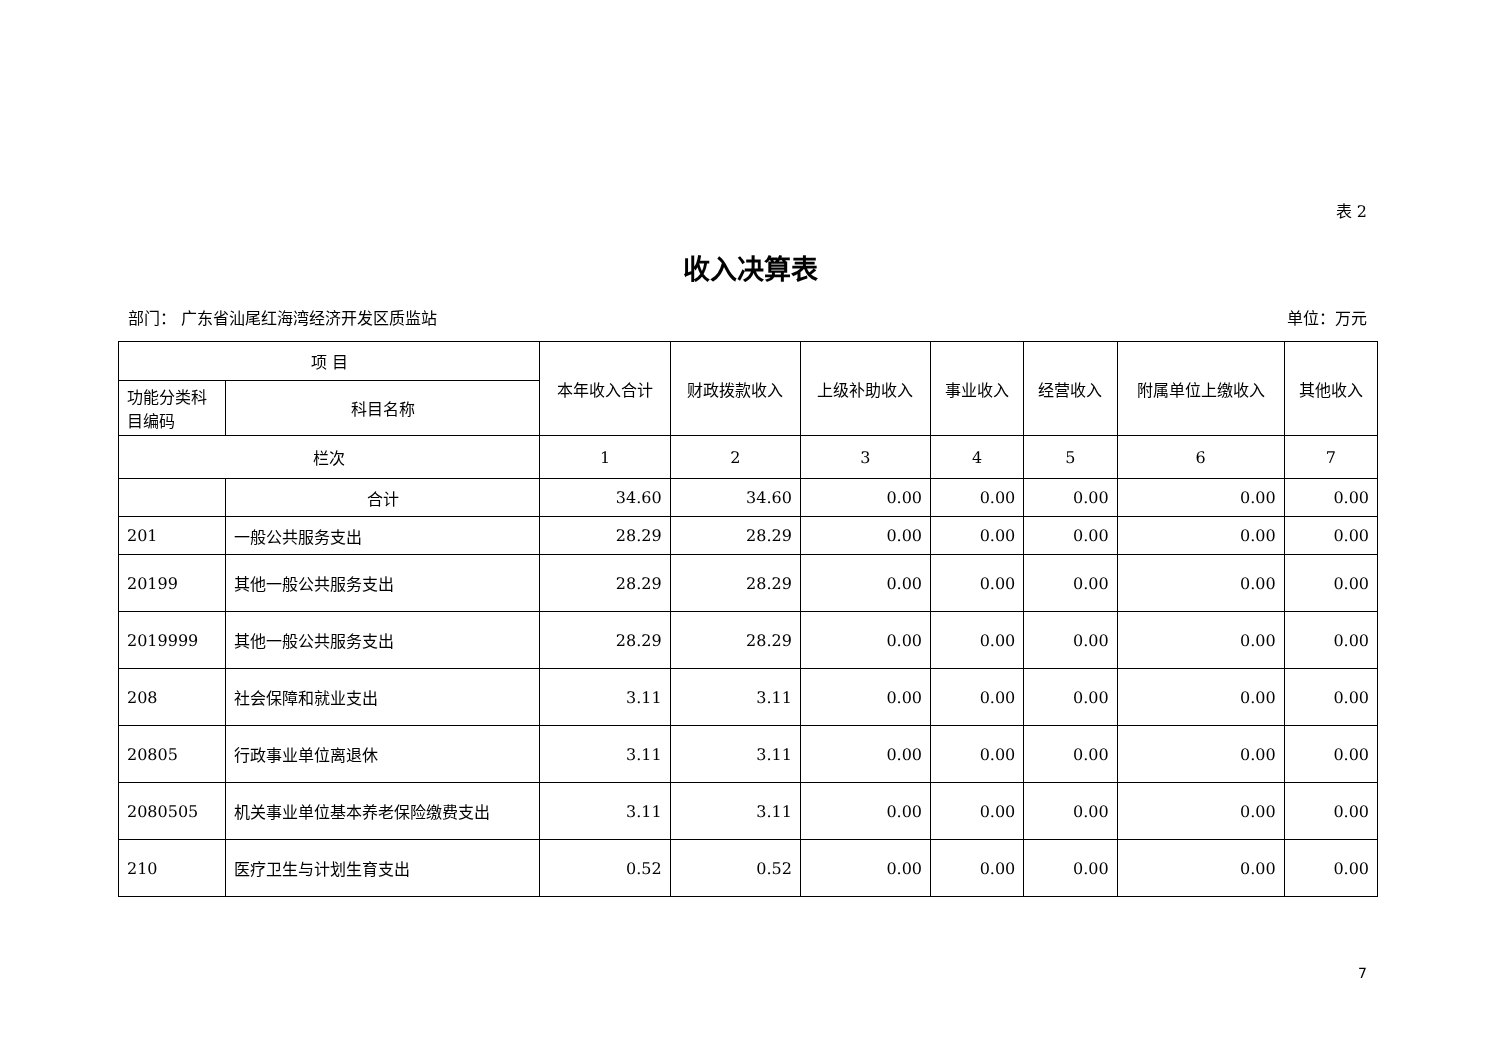表 2
收入决算表
部门： 广东省汕尾红海湾经济开发区质监站 单位：万元
| 项 目 | | 本年收入合计 | 财政拨款收入 | 上级补助收入 | 事业收入 | 经营收入 | 附属单位上缴收入 | 其他收入 |
| --- | --- | --- | --- | --- | --- | --- | --- | --- |
| 功能分类科目编码 | 科目名称 | | | | | | | |
| 栏次 | | 1 | 2 | 3 | 4 | 5 | 6 | 7 |
| | 合计 | 34.60 | 34.60 | 0.00 | 0.00 | 0.00 | 0.00 | 0.00 |
| 201 | 一般公共服务支出 | 28.29 | 28.29 | 0.00 | 0.00 | 0.00 | 0.00 | 0.00 |
| 20199 | 其他一般公共服务支出 | 28.29 | 28.29 | 0.00 | 0.00 | 0.00 | 0.00 | 0.00 |
| 2019999 | 其他一般公共服务支出 | 28.29 | 28.29 | 0.00 | 0.00 | 0.00 | 0.00 | 0.00 |
| 208 | 社会保障和就业支出 | 3.11 | 3.11 | 0.00 | 0.00 | 0.00 | 0.00 | 0.00 |
| 20805 | 行政事业单位离退休 | 3.11 | 3.11 | 0.00 | 0.00 | 0.00 | 0.00 | 0.00 |
| 2080505 | 机关事业单位基本养老保险缴费支出 | 3.11 | 3.11 | 0.00 | 0.00 | 0.00 | 0.00 | 0.00 |
| 210 | 医疗卫生与计划生育支出 | 0.52 | 0.52 | 0.00 | 0.00 | 0.00 | 0.00 | 0.00 |
7